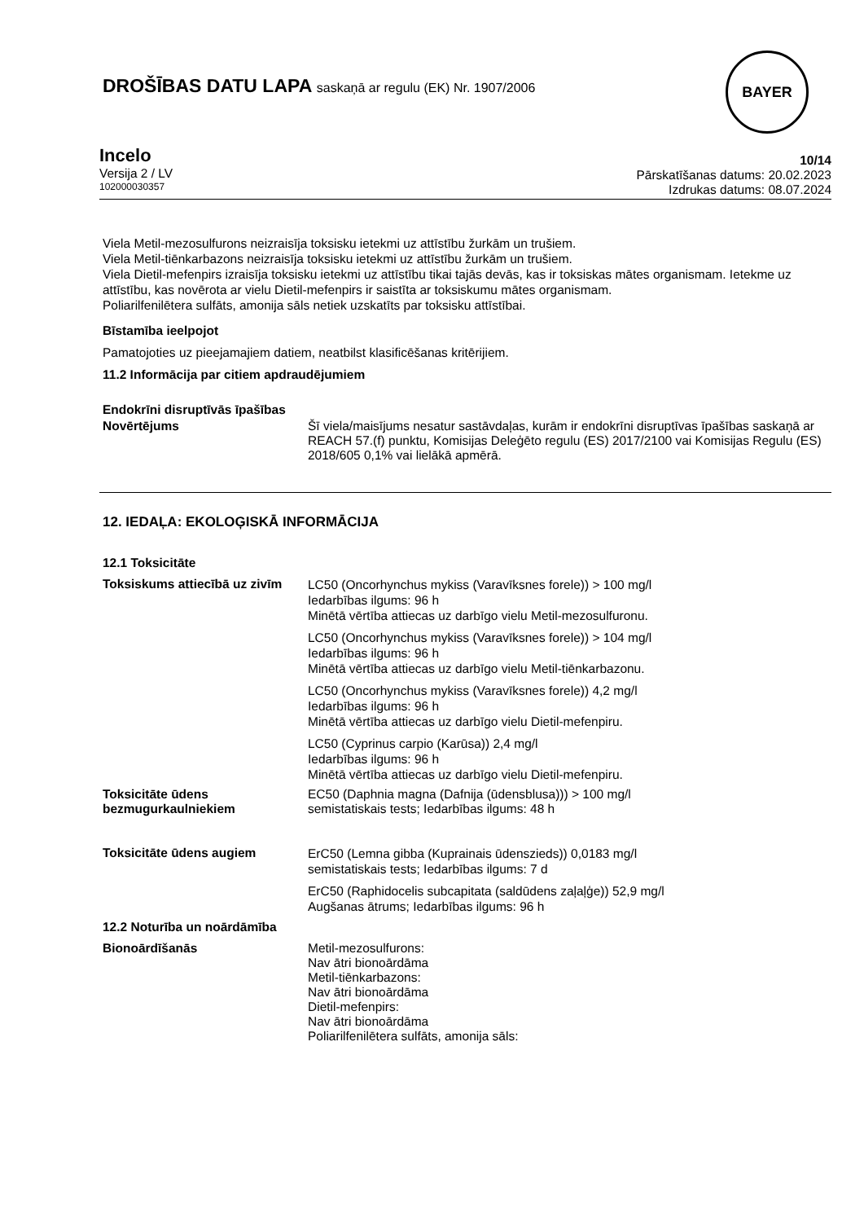DROŠĪBAS DATU LAPA saskaņā ar regulu (EK) Nr. 1907/2006
BAYER
Incelo
Versija 2 / LV
102000030357
10/14
Pārskatīšanas datums: 20.02.2023
Izdrukas datums: 08.07.2024
Viela Metil-mezosulfurons neizraisīja toksisku ietekmi uz attīstību žurkām un trušiem.
Viela Metil-tiēnkarbazons neizraisīja toksisku ietekmi uz attīstību žurkām un trušiem.
Viela Dietil-mefenpirs izraisīja toksisku ietekmi uz attīstību tikai tajās devās, kas ir toksiskas mātes organismam. Ietekme uz attīstību, kas novērota ar vielu Dietil-mefenpirs ir saistīta ar toksiskumu mātes organismam.
Poliarilfenilētera sulfāts, amonija sāls netiek uzskatīts par toksisku attīstībai.
Bīstamība ieelpojot
Pamatojoties uz pieejamajiem datiem, neatbilst klasificēšanas kritērijiem.
11.2 Informācija par citiem apdraudējumiem
Endokrīni disruptīvās īpašības
Novērtējums Šī viela/maisījums nesatur sastāvdaļas, kurām ir endokrīni disruptīvas īpašības saskaņā ar REACH 57.(f) punktu, Komisijas Deleģēto regulu (ES) 2017/2100 vai Komisijas Regulu (ES) 2018/605 0,1% vai lielākā apmērā.
12. IEDAĻA: EKOLOĢISKĀ INFORMĀCIJA
12.1 Toksicitāte
Toksiskums attiecībā uz zivīm
LC50 (Oncorhynchus mykiss (Varavīksnes forele)) > 100 mg/l
Iedarbības ilgums: 96 h
Minētā vērtība attiecas uz darbīgo vielu Metil-mezosulfuronu.
LC50 (Oncorhynchus mykiss (Varavīksnes forele)) > 104 mg/l
Iedarbības ilgums: 96 h
Minētā vērtība attiecas uz darbīgo vielu Metil-tiēnkarbazonu.
LC50 (Oncorhynchus mykiss (Varavīksnes forele)) 4,2 mg/l
Iedarbības ilgums: 96 h
Minētā vērtība attiecas uz darbīgo vielu Dietil-mefenpiru.
LC50 (Cyprinus carpio (Karūsa)) 2,4 mg/l
Iedarbības ilgums: 96 h
Minētā vērtība attiecas uz darbīgo vielu Dietil-mefenpiru.
Toksicitāte ūdens bezmugurkaulniekiem
EC50 (Daphnia magna (Dafnija (ūdensblusa))) > 100 mg/l
semistatiskais tests; Iedarbības ilgums: 48 h
Toksicitāte ūdens augiem
ErC50 (Lemna gibba (Kuprainais ūdenszieds)) 0,0183 mg/l
semistatiskais tests; Iedarbības ilgums: 7 d
ErC50 (Raphidocelis subcapitata (saldūdens zaļaļģe)) 52,9 mg/l
Augšanas ātrums; Iedarbības ilgums: 96 h
12.2 Noturība un noārdāmība
Bionoārdīšanās Metil-mezosulfurons:
Nav ātri bionoārdāma
Metil-tiēnkarbazons:
Nav ātri bionoārdāma
Dietil-mefenpirs:
Nav ātri bionoārdāma
Poliarilfenilētera sulfāts, amonija sāls: